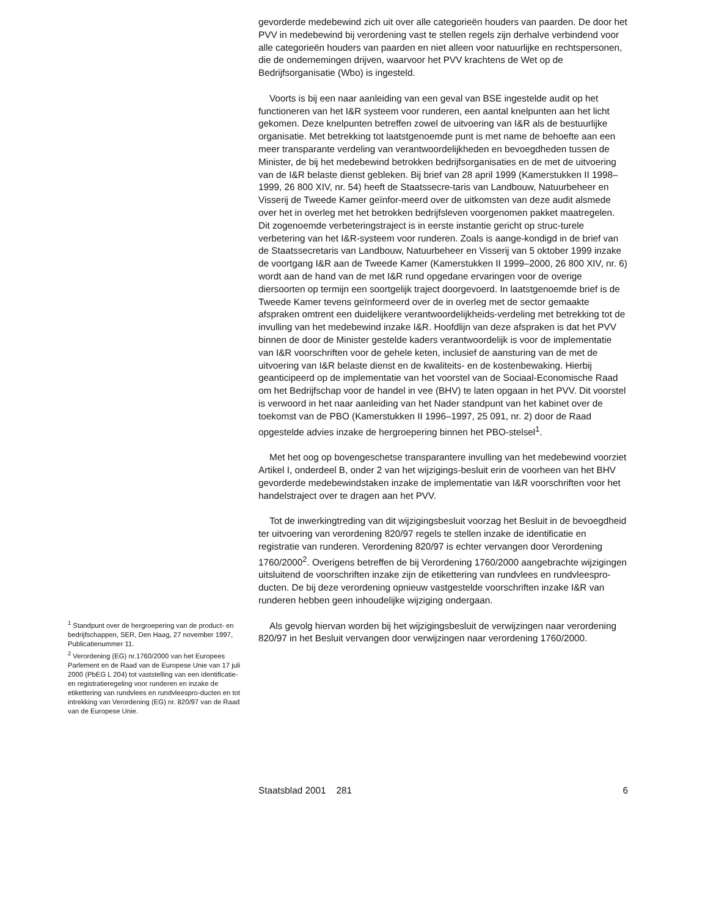<sup>1</sup> Standpunt over de hergroepering van de product- en bedrijfschappen, SER, Den Haag, 27 november 1997, Publicatienummer 11.
<sup>2</sup> Verordening (EG) nr.1760/2000 van het Europees Parlement en de Raad van de Europese Unie van 17 juli 2000 (PbEG L 204) tot vaststelling van een identificatie- en registratieregeling voor runderen en inzake de etikettering van rundvlees en rundvleespro-ducten en tot intrekking van Verordening (EG) nr. 820/97 van de Raad van de Europese Unie.
gevorderde medebewind zich uit over alle categorieën houders van paarden. De door het PVV in medebewind bij verordening vast te stellen regels zijn derhalve verbindend voor alle categorieën houders van paarden en niet alleen voor natuurlijke en rechtspersonen, die de ondernemingen drijven, waarvoor het PVV krachtens de Wet op de Bedrijfsorganisatie (Wbo) is ingesteld.
Voorts is bij een naar aanleiding van een geval van BSE ingestelde audit op het functioneren van het I&R systeem voor runderen, een aantal knelpunten aan het licht gekomen. Deze knelpunten betreffen zowel de uitvoering van I&R als de bestuurlijke organisatie. Met betrekking tot laatstgenoemde punt is met name de behoefte aan een meer transparante verdeling van verantwoordelijkheden en bevoegdheden tussen de Minister, de bij het medebewind betrokken bedrijfsorganisaties en de met de uitvoering van de I&R belaste dienst gebleken. Bij brief van 28 april 1999 (Kamerstukken II 1998–1999, 26 800 XIV, nr. 54) heeft de Staatssecre-taris van Landbouw, Natuurbeheer en Visserij de Tweede Kamer geïnfor-meerd over de uitkomsten van deze audit alsmede over het in overleg met het betrokken bedrijfsleven voorgenomen pakket maatregelen. Dit zogenoemde verbeteringstraject is in eerste instantie gericht op struc-turele verbetering van het I&R-systeem voor runderen. Zoals is aange-kondigd in de brief van de Staatssecretaris van Landbouw, Natuurbeheer en Visserij van 5 oktober 1999 inzake de voortgang I&R aan de Tweede Kamer (Kamerstukken II 1999–2000, 26 800 XIV, nr. 6) wordt aan de hand van de met I&R rund opgedane ervaringen voor de overige diersoorten op termijn een soortgelijk traject doorgevoerd. In laatstgenoemde brief is de Tweede Kamer tevens geïnformeerd over de in overleg met de sector gemaakte afspraken omtrent een duidelijkere verantwoordelijkheids-verdeling met betrekking tot de invulling van het medebewind inzake I&R. Hoofdlijn van deze afspraken is dat het PVV binnen de door de Minister gestelde kaders verantwoordelijk is voor de implementatie van I&R voorschriften voor de gehele keten, inclusief de aansturing van de met de uitvoering van I&R belaste dienst en de kwaliteits- en de kostenbewaking. Hierbij geanticipeerd op de implementatie van het voorstel van de Sociaal-Economische Raad om het Bedrijfschap voor de handel in vee (BHV) te laten opgaan in het PVV. Dit voorstel is verwoord in het naar aanleiding van het Nader standpunt van het kabinet over de toekomst van de PBO (Kamerstukken II 1996–1997, 25 091, nr. 2) door de Raad opgestelde advies inzake de hergroepering binnen het PBO-stelsel<sup>1</sup>.
Met het oog op bovengeschetse transparantere invulling van het medebewind voorziet Artikel I, onderdeel B, onder 2 van het wijzigings-besluit erin de voorheen van het BHV gevorderde medebewindstaken inzake de implementatie van I&R voorschriften voor het handelstraject over te dragen aan het PVV.
Tot de inwerkingtreding van dit wijzigingsbesluit voorzag het Besluit in de bevoegdheid ter uitvoering van verordening 820/97 regels te stellen inzake de identificatie en registratie van runderen. Verordening 820/97 is echter vervangen door Verordening 1760/2000<sup>2</sup>. Overigens betreffen de bij Verordening 1760/2000 aangebrachte wijzigingen uitsluitend de voorschriften inzake zijn de etikettering van rundvlees en rundvleespro-ducten. De bij deze verordening opnieuw vastgestelde voorschriften inzake I&R van runderen hebben geen inhoudelijke wijziging ondergaan.
Als gevolg hiervan worden bij het wijzigingsbesluit de verwijzingen naar verordening 820/97 in het Besluit vervangen door verwijzingen naar verordening 1760/2000.
Staatsblad 2001 281 6